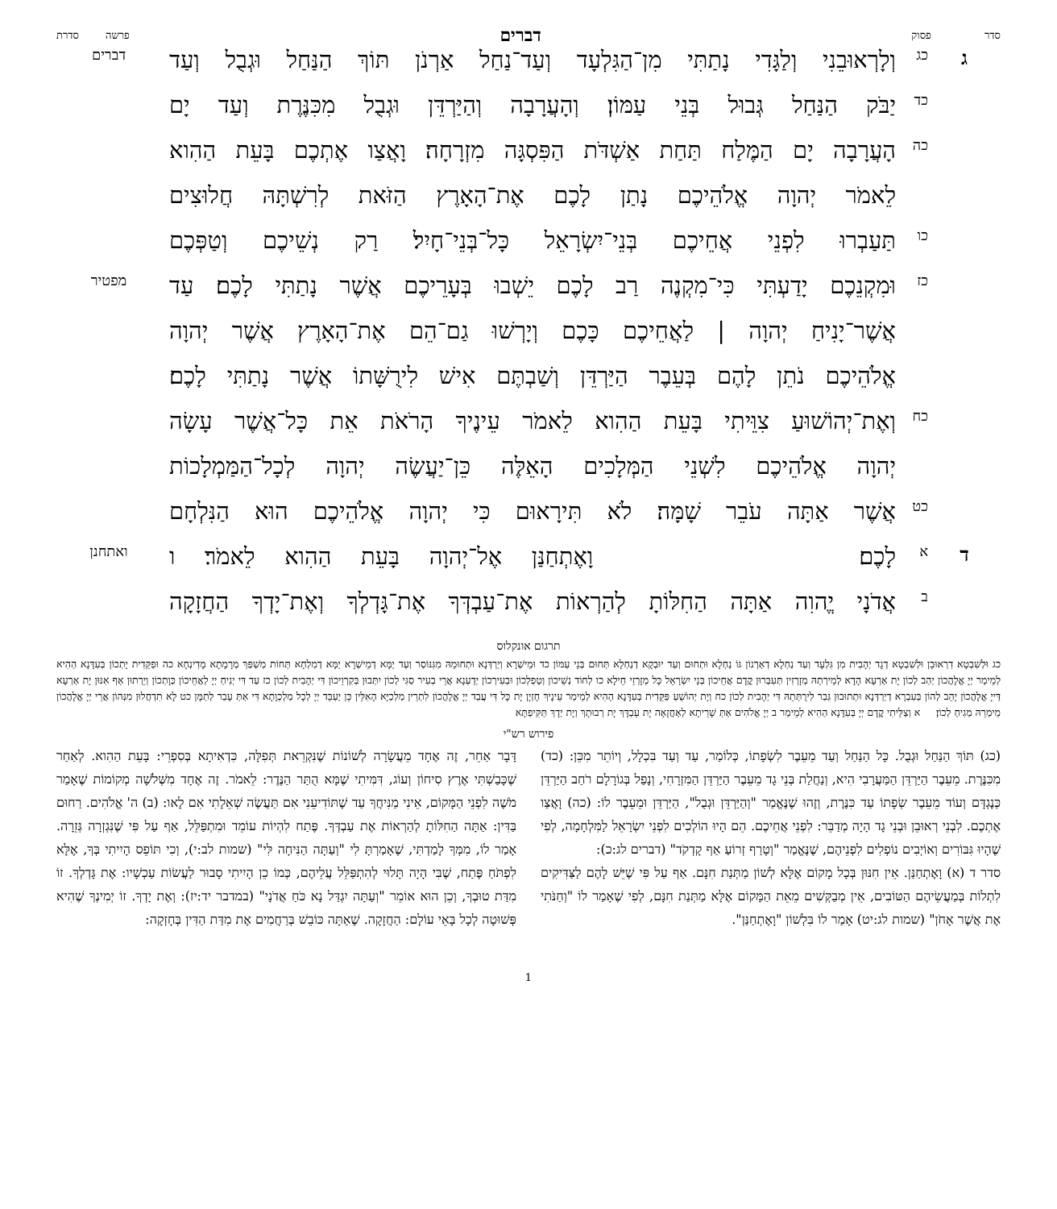סדר פסוק דברים פרשה סדרת
ג
כג
וְלָרְאוּבֵנִי וְלַגָּדִי נָתַתִּי מִן־הַגִּלְעָד וְעַד־נַחַל אַרְנֹן תּוֹךְ הַנַּחַל וּגְבֻל וְעַד
דברים
כד
יַבֹּק הַנַּחַל גְּבוּל בְּנֵי עַמּוֹן׃ וְהָעֲרָבָה וְהַיַּרְדֵּן וּגְבֻל מִכִּנֶּרֶת וְעַד יָם
כה
הָעֲרָבָה יָם הַמֶּלַח תַּחַת אַשְׁדֹּת הַפִּסְגָּה מִזְרָחָה׃ וָאֲצַו אֶתְכֶם בָּעֵת הַהִוא
לֵאמֹר יְהוָה אֱלֹהֵיכֶם נָתַן לָכֶם אֶת־הָאָרֶץ הַזֹּאת לְרִשְׁתָּהּ חֲלוּצִים
כו
תַּעַבְרוּ לִפְנֵי אֲחֵיכֶם בְּנֵי־יִשְׂרָאֵל כָּל־בְּנֵי־חָיִל׃ רַק נְשֵׁיכֶם וְטַפְּכֶם
כז
וּמִקְנֵכֶם יָדַעְתִּי כִּי־מִקְנֶה רַב לָכֶם יֵשְׁבוּ בְּעָרֵיכֶם אֲשֶׁר נָתַתִּי לָכֶם׃ עַד
מפטיר
אֲשֶׁר־יָנִיחַ יְהוָה | לַאֲחֵיכֶם כָּכֶם וְיָרְשׁוּ גַם־הֵם אֶת־הָאָרֶץ אֲשֶׁר יְהוָה
אֱלֹהֵיכֶם נֹתֵן לָהֶם בְּעֵבֶר הַיַּרְדֵּן וְשַׁבְתֶּם אִישׁ לִירֻשָּׁתוֹ אֲשֶׁר נָתַתִּי לָכֶם׃
כח
וְאֶת־יְהוֹשׁוּעַ צִוֵּיתִי בָּעֵת הַהִוא לֵאמֹר עֵינֶיךָ הָרֹאֹת אֵת כָּל־אֲשֶׁר עָשָׂה
יְהוָה אֱלֹהֵיכֶם לִשְׁנֵי הַמְּלָכִים הָאֵלֶּה כֵּן־יַעֲשֶׂה יְהוָה לְכָל־הַמַּמְלָכוֹת
כט
אֲשֶׁר אַתָּה עֹבֵר שָׁמָּה׃ לֹא תִּירָאוּם כִּי יְהוָה אֱלֹהֵיכֶם הוּא הַנִּלְחָם
ד
א
לָכֶם׃ וָאֶתְחַנַּן אֶל־יְהוָה בָּעֵת הַהִוא לֵאמֹר׃ ו
ואתחנן
ב
אֲדֹנָי יֱהוִה אַתָּה הַחִלּוֹתָ לְהַרְאוֹת אֶת־עַבְדְּךָ אֶת־גָּדְלְךָ וְאֶת־יָדְךָ הַחֲזָקָה
תרגום אונקלוס
כג וּלְשִׁבְטָא דִרְאוּבֵן וּלְשִׁבְטָא דְגָד יְהָבִית מִן גִּלְעָד וְעַד נַחְלָא דְאַרְנוֹן גּוֹ נַחְלָא וּתְחוּם וְעַד יוּבְקָא דְנַחְלָא תְּחוּם בְּנֵי עַמּוֹן כד וּמֵישְׁרָא וְיַרְדְּנָא וּתְחוּמֵהּ מִגִּנּוֹסַר וְעַד יַמָּא דְמֵישְׁרָא יַמָּא דְמִלְחָא תְּחוֹת מַשְׁפַּךְ מְרָמָתָא מָדִינְחָא כה וּפַקֵּדִית יָתְכוֹן בְּעִדָּנָא הַהִיא לְמֵימַר יְיָ אֱלָהֲכוֹן יְהַב לְכוֹן יָת אַרְעָא הָדָא לְמֵירְתַהּ מְזָרְזִין תְּעִבְּרוּן קֳדָם אֲחֵיכוֹן בְּנֵי יִשְׂרָאֵל כָּל מְזָרְזֵי חֵילָא כו לְחוֹד נְשֵׁיכוֹן וְטַפְלְכוֹן וּבְעִירְכוֹן יְדַעְנָא אֲרֵי בְעִיר סַגִּי לְכוֹן יִתְּבוּן בְּקִרְוֵיכוֹן דִּי יְהָבִית לְכוֹן כז עַד דִּי יְנִיחַ יְיָ לַאֲחֵיכוֹן כְּוָתְכוֹן וְיֵרְתוּן אַף אִנּוּן יָת אַרְעָא דַּייָ אֱלָהֲכוֹן יָהֵב לְהוֹן בְּעִבְרָא דְיַרְדְּנָא וּתְתוּבוּן גְּבַר לִירֻתְּתֵהּ דִּי יְהָבִית לְכוֹן כח וְיָת יְהוֹשֻׁעַ פַּקֵּדִית בְּעִדָּנָא הַהִיא לְמֵימַר עֵינָיךְ חָזְיָן יָת כָּל דִּי עֲבַד יְיָ אֱלָהֲכוֹן לִתְרֵין מַלְכַיָּא הָאִלֵּין כֵּן יַעְבֵּד יְיָ לְכָל מַלְכְוָתָא דִּי אַתְּ עָבַר לְתַמָּן כט לָא תִדְחֲלוּן מִנְּהוֹן אֲרֵי יְיָ אֱלָהֲכוֹן מֵימְרֵהּ מְגִיחַ לְכוֹן׃ א וְצַלֵּיתִי קֳדָם יְיָ בְּעִדָּנָא הַהִיא לְמֵימַר ב יְיָ אֱלֹהִים אַתְּ שָׁרֵיתָא לְאַחֲזָאָה יָת עַבְדָּךְ יָת רְבוּתָךְ וְיָת יְדָךְ תַּקִּיפְתָּא
פירוש רש"י
(כג) תּוֹךְ הַנַּחַל וּגְבֻל. כָּל הַנַּחַל וְעַד מֵעֵבֶר לִשְׂפָתוֹ, כְּלוֹמַר, עַד וְעַד בִּכְלָל, וְיוֹתֵר מִכֵּן: (כד) מִכִּנֶּרֶת. מֵעֵבֶר הַיַּרְדֵּן הַמַּעֲרָבִי הִיא, וְנַחֲלַת בְּנֵי גָד מֵעֵבֶר הַיַּרְדֵּן הַמִּזְרָחִי, וְנָפַל בְּגוֹרָלָם רֹחַב הַיַּרְדֵּן כְּנֶגְדָּם וְעוֹד מֵעֵבֶר שְׂפָתוֹ עַד כִּנֶּרֶת, וְזֶהוּ שֶׁנֶּאֱמַר "וְהַיַּרְדֵּן וּגְבֻל", הַיַּרְדֵּן וּמֵעֵבֶר לוֹ: (כה) וָאֲצַו אֶתְכֶם. לִבְנֵי רְאוּבֵן וּבְנֵי גָד הָיָה מְדַבֵּר: לִפְנֵי אֲחֵיכֶם. הֵם הָיוּ הוֹלְכִים לִפְנֵי יִשְׂרָאֵל לַמִּלְחָמָה, לְפִי שֶׁהָיוּ גִּבּוֹרִים וְאוֹיְבִים נוֹפְלִים לִפְנֵיהֶם, שֶׁנֶּאֱמַר "וְטָרַף זְרוֹעַ אַף קָדְקֹד" (דברים לג:כ):
סדר ד (א) וָאֶתְחַנַּן. אֵין חִנּוּן בְּכָל מָקוֹם אֶלָּא לְשׁוֹן מַתְּנַת חִנָּם. אַף עַל פִּי שֶׁיֵּשׁ לָהֶם לַצַּדִּיקִים לִתְלוֹת בְּמַעֲשֵׂיהֶם הַטּוֹבִים, אֵין מְבַקְּשִׁים מֵאֵת הַמָּקוֹם אֶלָּא מַתְּנַת חִנָּם, לְפִי שֶׁאָמַר לוֹ "וְחַנֹּתִי אֶת אֲשֶׁר אָחֹן" (שמות לג:יט) אָמַר לוֹ בִּלְשׁוֹן "וָאֶתְחַנַּן".
דָּבָר אַחֵר, זֶה אֶחָד מֵעֲשָׂרָה לְשׁוֹנוֹת שֶׁנִּקְרֵאת תְּפִלָּה, כִּדְאִיתָא בְּסִפְרֵי: בָּעֵת הַהִוא. לְאַחַר שֶׁכָּבַשְׁתִּי אֶרֶץ סִיחוֹן וְעוֹג, דִּמִּיתִי שֶׁמָּא הֻתַּר הַנֶּדֶר: לֵאמֹר. זֶה אֶחָד מִשְּׁלֹשָׁה מְקוֹמוֹת שֶׁאָמַר מֹשֶׁה לִפְנֵי הַמָּקוֹם, אֵינִי מַנִּיחֲךָ עַד שֶׁתּוֹדִיעֵנִי אִם תַּעֲשֶׂה שְׁאֵלָתִי אִם לָאו: (ב) ה' אֱלֹהִים. רַחוּם בַּדִּין: אַתָּה הַחִלּוֹתָ לְהַרְאוֹת אֶת עַבְדְּךָ. פֶּתַח לִהְיוֹת עוֹמֵד וּמִתְפַּלֵּל, אַף עַל פִּי שֶׁנִּגְזְרָה גְּזֵרָה. אָמַר לוֹ, מִמְּךָ לָמַדְתִּי, שֶׁאָמַרְתָּ לִי "וְעַתָּה הַנִּיחָה לִּי" (שמות לב:י), וְכִי תּוֹפֵס הָיִיתִי בְּךָ, אֶלָּא לִפְתֹּחַ פֶּתַח, שֶׁבִּי הָיָה תָּלוּי לְהִתְפַּלֵּל עֲלֵיהֶם, כְּמוֹ כֵן הָיִיתִי סָבוּר לַעֲשׂוֹת עַכְשָׁיו: אֶת גָּדְלְךָ. זוֹ מִדַּת טוּבְךָ, וְכֵן הוּא אוֹמֵר "וְעַתָּה יִגְדַּל נָא כֹּחַ אֲדֹנָי" (במדבר יד:יז): וְאֶת יָדְךָ. זוֹ יְמִינְךָ שֶׁהִיא פְּשׁוּטָה לְכָל בָּאֵי עוֹלָם: הַחֲזָקָה. שֶׁאַתָּה כּוֹבֵשׁ בְּרַחֲמִים אֶת מִדַּת הַדִּין בְּחָזְקָה:
1